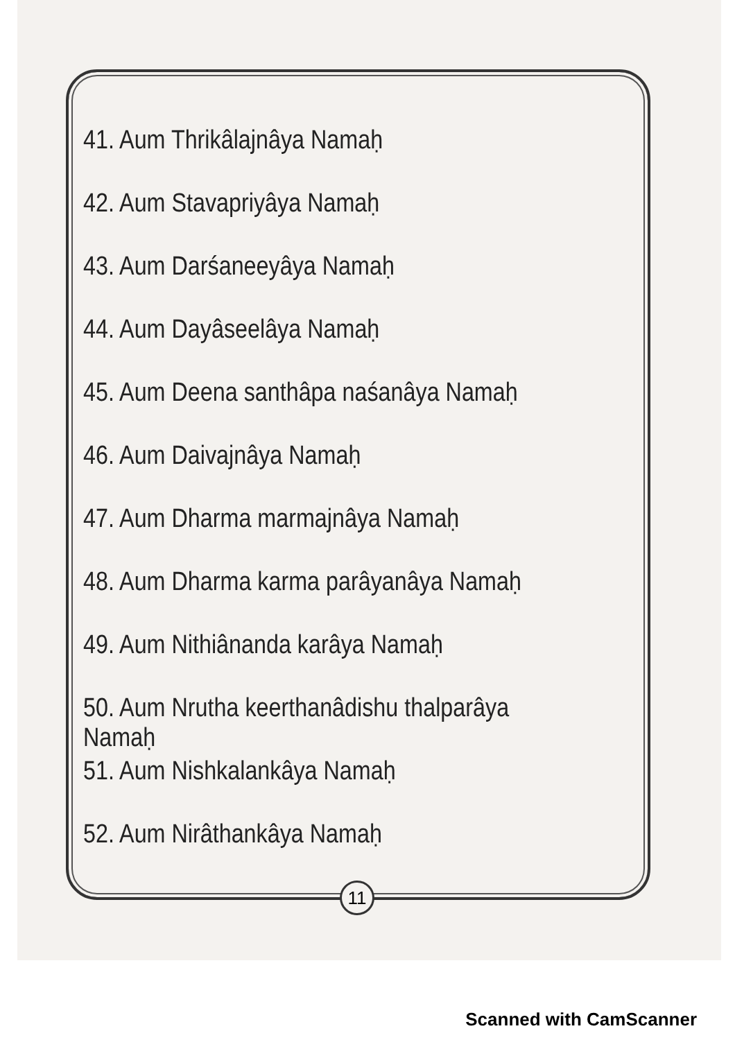41. Aum Thrikâlajnâya Namaḥ
42. Aum Stavapriyâya Namaḥ
43. Aum Darśaneeyâya Namaḥ
44. Aum Dayâseelâya Namaḥ
45. Aum Deena santhâpa naśanâya Namaḥ
46. Aum Daivajnâya Namaḥ
47. Aum Dharma marmajnâya Namaḥ
48. Aum Dharma karma parâyanâya Namaḥ
49. Aum Nithiânanda karâya Namaḥ
50. Aum Nrutha keerthanâdishu thalparâya Namaḥ
51. Aum Nishkalankâya Namaḥ
52. Aum Nirâthankâya Namaḥ
11
Scanned with CamScanner